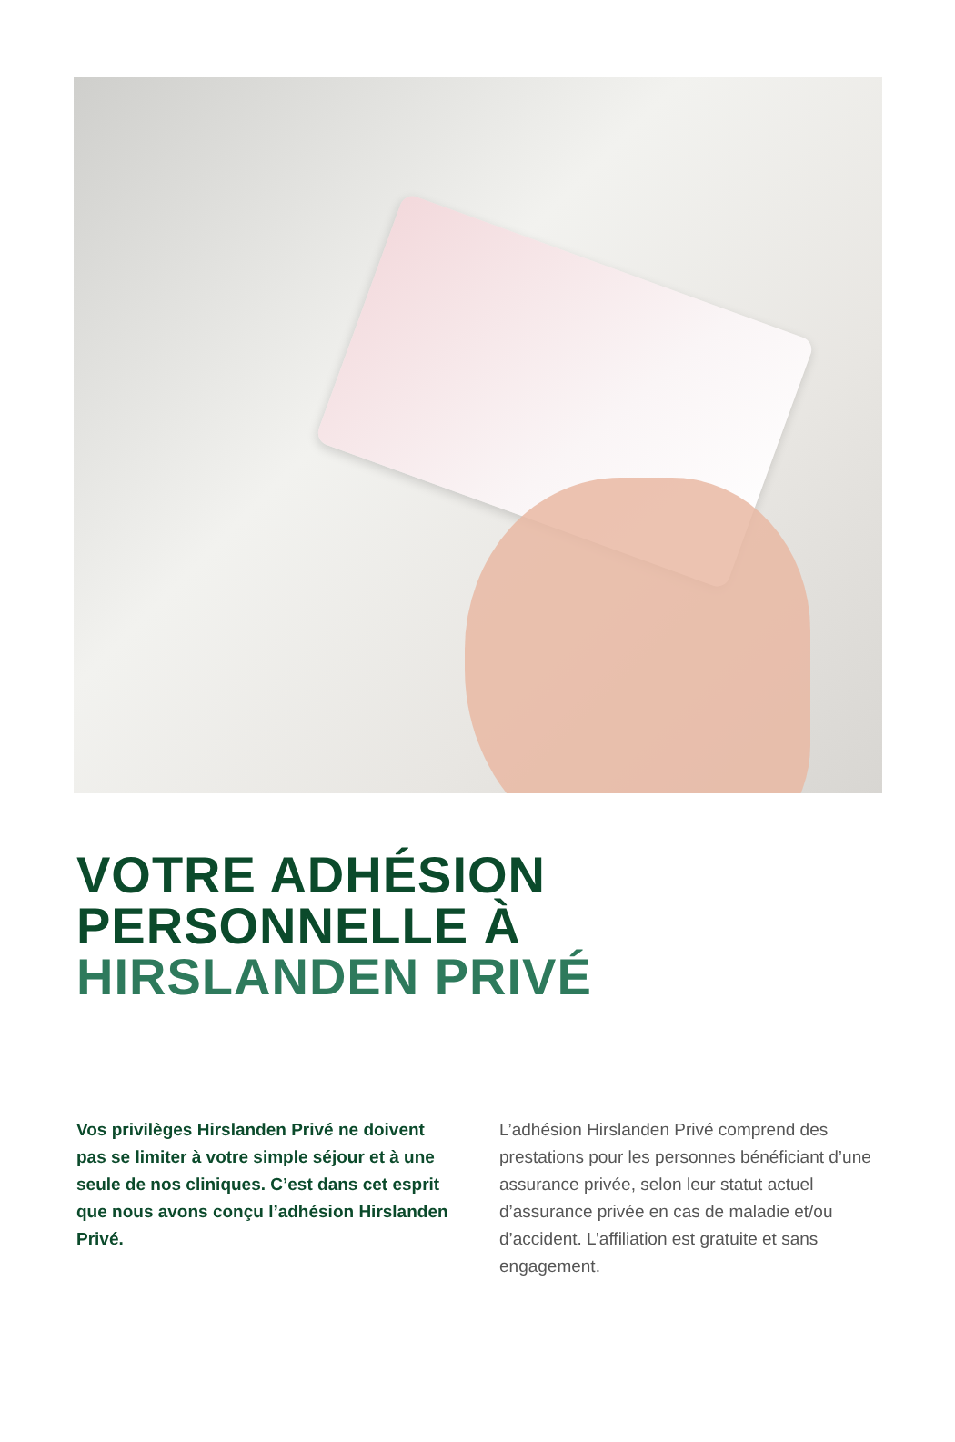VOTRE ADHÉSION
PERSONNELLE À
HIRSLANDEN PRIVÉ
Vos privilèges Hirslanden Privé ne doivent pas se limiter à votre simple séjour et à une seule de nos cliniques. C’est dans cet esprit que nous avons conçu l’adhésion Hirslanden Privé.
L’adhésion Hirslanden Privé comprend des prestations pour les personnes bénéficiant d’une assurance privée, selon leur statut actuel d’assurance privée en cas de maladie et/ou d’accident. L’affilia­tion est gratuite et sans engagement.